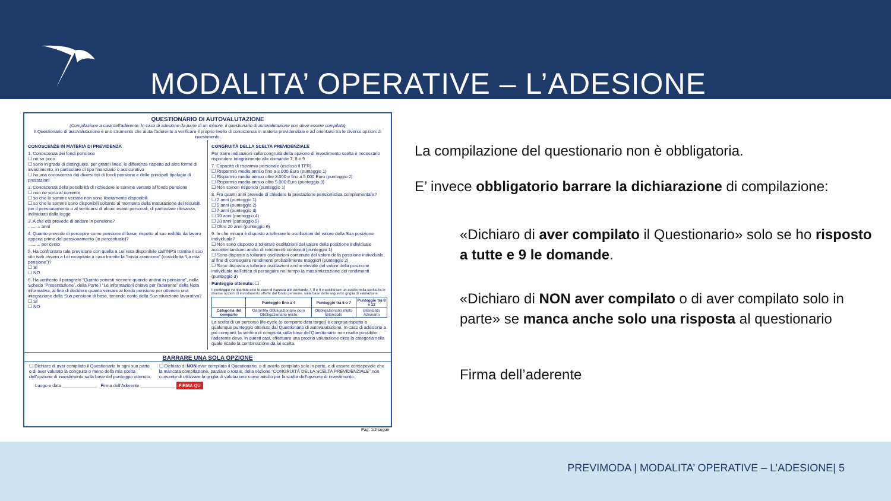MODALITA’ OPERATIVE – L’ADESIONE
QUESTIONARIO DI AUTOVALUTAZIONE
(Compilazione a cura dell'aderente. In caso di adesione da parte di un minore, il questionario di autovalutazione non deve essere compilato)
Il Questionario di autovalutazione è uno strumento che aiuta l'aderente a verificare il proprio livello di conoscenza in materia previdenziale e ad orientarsi tra le diverse opzioni di investimento.
CONOSCENZE IN MATERIA DI PREVIDENZA
1. Conoscenza dei fondi pensione
☐ ne so poco
☐ sono in grado di distinguere, per grandi linee, le differenze rispetto ad altre forme di investimento, in particolare di tipo finanziario o assicurativo
☐ ho una conoscenza dei diversi tipi di fondi pensione e delle principali tipologie di prestazioni
2. Conoscenza della possibilità di richiedere le somme versate al fondo pensione
☐ non ne sono al corrente
☐ so che le somme versate non sono liberamente disponibili
☐ so che le somme sono disponibili soltanto al momento della maturazione dei requisiti per il pensionamento o al verificarsi di alcuni eventi personali, di particolare rilevanza, individuati dalla legge
3. A che età prevede di andare in pensione?
.......... anni
4. Quanto prevede di percepire come pensione di base, rispetto al suo reddito da lavoro appena prima del pensionamento (in percentuale)?
.......... per cento
5. Ha confrontato tale previsione con quella a Lei resa disponibile dall'INPS tramite il suo sito web ovvero a Lei recapitata a casa tramite la “busta arancione” (cosiddetta “La mia pensione”)?
☐ SÌ
☐ NO
6. Ha verificato il paragrafo “Quanto potresti ricevere quando andrai in pensione”, nella Scheda ‘Presentazione’, della Parte I “Le informazioni chiave per l'aderente” della Nota informativa, al fine di decidere quanto versare al fondo pensione per ottenere una integrazione della Sua pensione di base, tenendo conto della Sua situazione lavorativa?
☐ SÌ
☐ NO
CONGRUITÀ DELLA SCELTA PREVIDENZIALE
Per trarre indicazioni sulla congruità della opzione di investimento scelta è necessario rispondere integralmente alle domande 7, 8 e 9
7. Capacità di risparmio personale (escluso il TFR)
☐ Risparmio medio annuo fino a 3.000 Euro (punteggio 1)
☐ Risparmio medio annuo oltre 3.000 e fino a 5.000 Euro (punteggio 2)
☐ Risparmio medio annuo oltre 5.000 Euro (punteggio 3)
☐ Non so/non rispondo (punteggio 1)
8. Fra quanti anni prevede di chiedere la prestazione pensionistica complementare?
☐ 2 anni (punteggio 1)
☐ 5 anni (punteggio 2)
☐ 7 anni (punteggio 3)
☐ 10 anni (punteggio 4)
☐ 20 anni (punteggio 5)
☐ Oltre 20 anni (punteggio 6)
9. In che misura è disposto a tollerare le oscillazioni del valore della Sua posizione individuale?
☐ Non sono disposto a tollerare oscillazioni del valore della posizione individuale accontentandomi anche di rendimenti contenuti (punteggio 1)
☐ Sono disposto a tollerare oscillazioni contenute del valore della posizione individuale, al fine di conseguire rendimenti probabilmente maggiori (punteggio 2)
☐ Sono disposto a tollerare oscillazioni anche elevate del valore della posizione individuale nell'ottica di perseguire nel tempo la massimizzazione dei rendimenti (punteggio 3)
Punteggio ottenuto: ☐
Il punteggio va riportato solo in caso di risposta alle domande 7, 8 e 9 e costituisce un ausilio nella scelta fra le diverse opzioni di investimento offerte dal fondo pensione, sulla base della seguente griglia di valutazione.
| | Punteggio fino a 4 | Punteggio tra 5 e 7 | Punteggio tra 8 e 12 |
| --- | --- | --- | --- |
| Categoria del comparto | Garantito Obbligazionario puro Obbligazionario misto | Obbligazionario misto Bilanciato | Bilanciato Azionario |
La scelta di un percorso life-cycle (o comparto data target) è congrua rispetto a qualunque punteggio ottenuto dal Questionario di autovalutazione. In caso di adesione a più comparti, la verifica di congruità sulla base del Questionario non risulta possibile: l'aderente deve, in questi casi, effettuare una propria valutazione circa la categoria nella quale ricade la combinazione da lui scelta.
BARRARE UNA SOLA OPZIONE
☐ Dichiaro di aver compilato il Questionario in ogni sua parte e di aver valutato la congruità o meno della mia scelta dell'opzione di investimento sulla base del punteggio ottenuto.
☐ Dichiaro di NON aver compilato il Questionario, o di averlo compilato solo in parte, e di essere consapevole che la mancata compilazione, parziale o totale, della sezione “CONGRUITÀ DELLA SCELTA PREVIDENZIALE” non consente di utilizzare la griglia di valutazione come ausilio per la scelta dell'opzione di investimento.
Luogo e data ______________ Firma dell'Aderente ______________ FIRMA QU
Pag. 1/2 segue
La compilazione del questionario non è obbligatoria.
E’ invece obbligatorio barrare la dichiarazione di compilazione:
«Dichiaro di aver compilato il Questionario» solo se ho risposto a tutte e 9 le domande.
«Dichiaro di NON aver compilato o di aver compilato solo in parte» se manca anche solo una risposta al questionario
Firma dell’aderente
PREVIMODA | MODALITA’ OPERATIVE – L’ADESIONE| 5